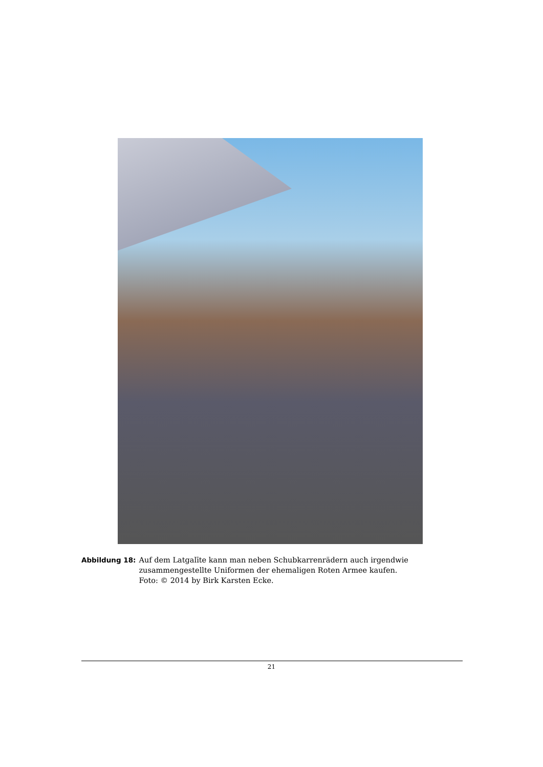Abbildung 18: Auf dem Latgalīte kann man neben Schubkarrenrädern auch irgendwie zusammengestellte Uniformen der ehemaligen Roten Armee kaufen.
Foto: © 2014 by Birk Karsten Ecke.
21